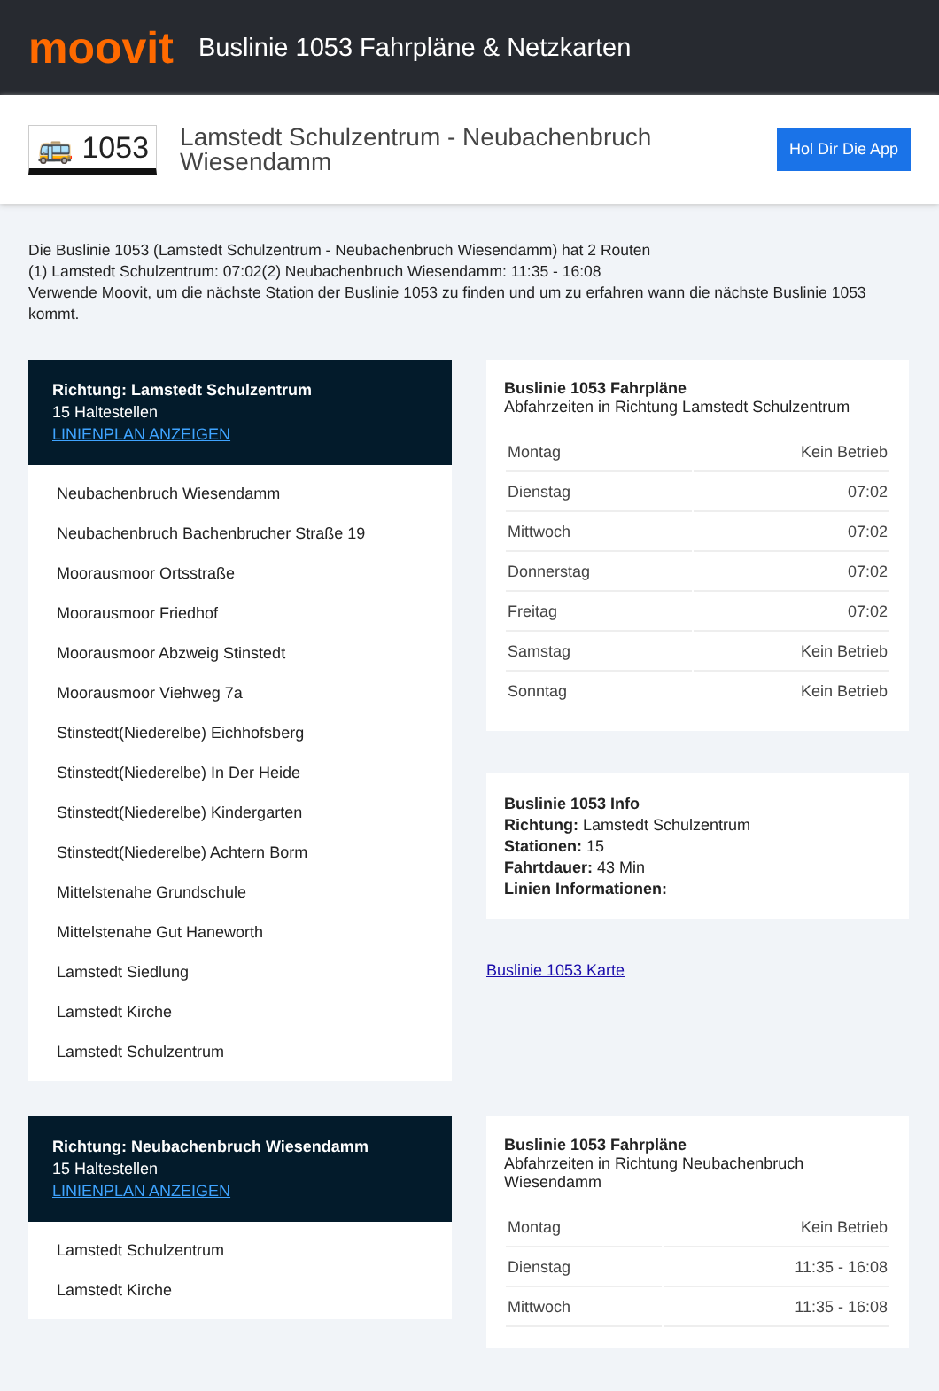moovit
Buslinie 1053 Fahrpläne & Netzkarten
🚌 1053
Lamstedt Schulzentrum - Neubachenbruch Wiesendamm
Hol Dir Die App
Die Buslinie 1053 (Lamstedt Schulzentrum - Neubachenbruch Wiesendamm) hat 2 Routen
(1) Lamstedt Schulzentrum: 07:02(2) Neubachenbruch Wiesendamm: 11:35 - 16:08
Verwende Moovit, um die nächste Station der Buslinie 1053 zu finden und um zu erfahren wann die nächste Buslinie 1053 kommt.
Richtung: Lamstedt Schulzentrum
15 Haltestellen
LINIENPLAN ANZEIGEN
Neubachenbruch Wiesendamm
Neubachenbruch Bachenbrucher Straße 19
Moorausmoor Ortsstraße
Moorausmoor Friedhof
Moorausmoor Abzweig Stinstedt
Moorausmoor Viehweg 7a
Stinstedt(Niederelbe) Eichhofsberg
Stinstedt(Niederelbe) In Der Heide
Stinstedt(Niederelbe) Kindergarten
Stinstedt(Niederelbe) Achtern Borm
Mittelstenahe Grundschule
Mittelstenahe Gut Haneworth
Lamstedt Siedlung
Lamstedt Kirche
Lamstedt Schulzentrum
Buslinie 1053 Fahrpläne
Abfahrzeiten in Richtung Lamstedt Schulzentrum
| Montag | Kein Betrieb |
| Dienstag | 07:02 |
| Mittwoch | 07:02 |
| Donnerstag | 07:02 |
| Freitag | 07:02 |
| Samstag | Kein Betrieb |
| Sonntag | Kein Betrieb |
Buslinie 1053 Info
Richtung: Lamstedt Schulzentrum
Stationen: 15
Fahrtdauer: 43 Min
Linien Informationen:
Buslinie 1053 Karte
Richtung: Neubachenbruch Wiesendamm
15 Haltestellen
LINIENPLAN ANZEIGEN
Lamstedt Schulzentrum
Lamstedt Kirche
Buslinie 1053 Fahrpläne
Abfahrzeiten in Richtung Neubachenbruch Wiesendamm
| Montag | Kein Betrieb |
| Dienstag | 11:35 - 16:08 |
| Mittwoch | 11:35 - 16:08 |